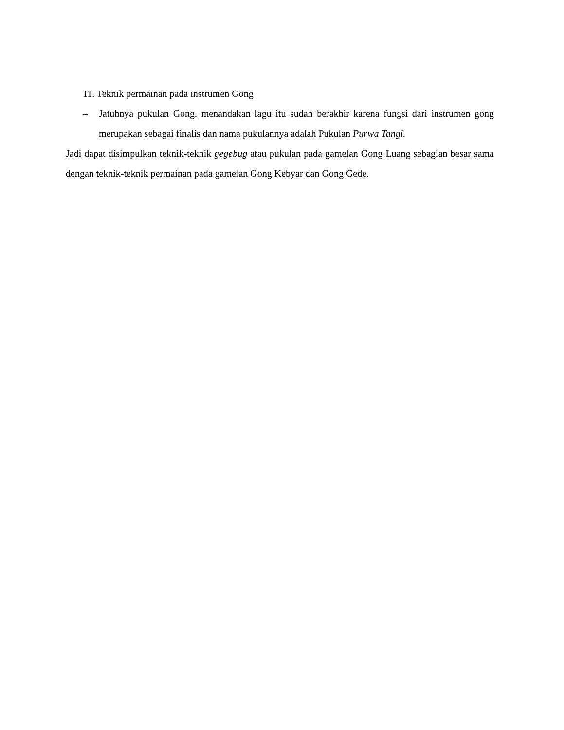11. Teknik permainan pada instrumen Gong
– Jatuhnya pukulan Gong, menandakan lagu itu sudah berakhir karena fungsi dari instrumen gong merupakan sebagai finalis dan nama pukulannya adalah Pukulan Purwa Tangi.
Jadi dapat disimpulkan teknik-teknik gegebug atau pukulan pada gamelan Gong Luang sebagian besar sama dengan teknik-teknik permainan pada gamelan Gong Kebyar dan Gong Gede.